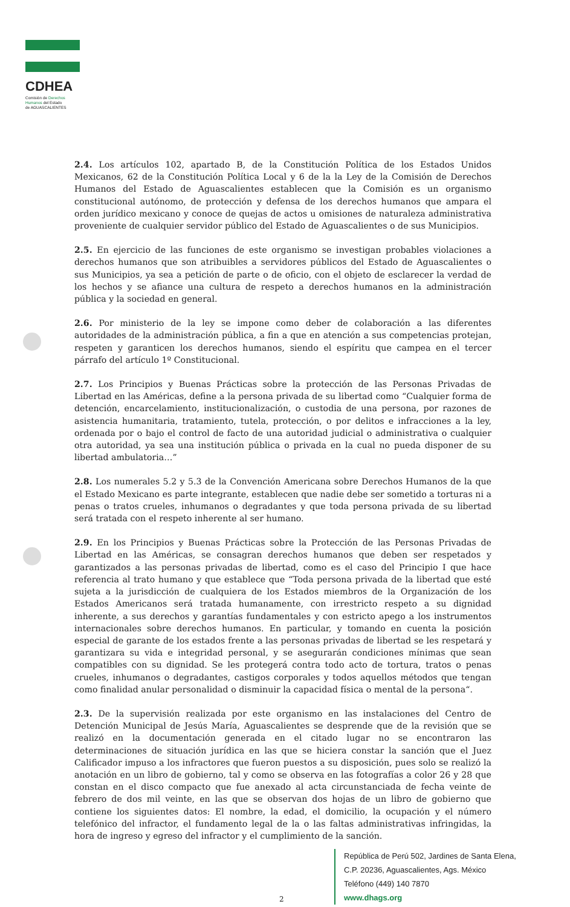CDHEA
Comisión de Derechos
Humanos del Estado
de AGUASCALIENTES
2.4. Los artículos 102, apartado B, de la Constitución Política de los Estados Unidos Mexicanos, 62 de la Constitución Política Local y 6 de la la Ley de la Comisión de Derechos Humanos del Estado de Aguascalientes establecen que la Comisión es un organismo constitucional autónomo, de protección y defensa de los derechos humanos que ampara el orden jurídico mexicano y conoce de quejas de actos u omisiones de naturaleza administrativa proveniente de cualquier servidor público del Estado de Aguascalientes o de sus Municipios.
2.5. En ejercicio de las funciones de este organismo se investigan probables violaciones a derechos humanos que son atribuibles a servidores públicos del Estado de Aguascalientes o sus Municipios, ya sea a petición de parte o de oficio, con el objeto de esclarecer la verdad de los hechos y se afiance una cultura de respeto a derechos humanos en la administración pública y la sociedad en general.
2.6. Por ministerio de la ley se impone como deber de colaboración a las diferentes autoridades de la administración pública, a fin a que en atención a sus competencias protejan, respeten y garanticen los derechos humanos, siendo el espíritu que campea en el tercer párrafo del artículo 1º Constitucional.
2.7. Los Principios y Buenas Prácticas sobre la protección de las Personas Privadas de Libertad en las Américas, define a la persona privada de su libertad como “Cualquier forma de detención, encarcelamiento, institucionalización, o custodia de una persona, por razones de asistencia humanitaria, tratamiento, tutela, protección, o por delitos e infracciones a la ley, ordenada por o bajo el control de facto de una autoridad judicial o administrativa o cualquier otra autoridad, ya sea una institución pública o privada en la cual no pueda disponer de su libertad ambulatoria…”
2.8. Los numerales 5.2 y 5.3 de la Convención Americana sobre Derechos Humanos de la que el Estado Mexicano es parte integrante, establecen que nadie debe ser sometido a torturas ni a penas o tratos crueles, inhumanos o degradantes y que toda persona privada de su libertad será tratada con el respeto inherente al ser humano.
2.9. En los Principios y Buenas Prácticas sobre la Protección de las Personas Privadas de Libertad en las Américas, se consagran derechos humanos que deben ser respetados y garantizados a las personas privadas de libertad, como es el caso del Principio I que hace referencia al trato humano y que establece que “Toda persona privada de la libertad que esté sujeta a la jurisdicción de cualquiera de los Estados miembros de la Organización de los Estados Americanos será tratada humanamente, con irrestricto respeto a su dignidad inherente, a sus derechos y garantías fundamentales y con estricto apego a los instrumentos internacionales sobre derechos humanos. En particular, y tomando en cuenta la posición especial de garante de los estados frente a las personas privadas de libertad se les respetará y garantizara su vida e integridad personal, y se asegurarán condiciones mínimas que sean compatibles con su dignidad. Se les protegerá contra todo acto de tortura, tratos o penas crueles, inhumanos o degradantes, castigos corporales y todos aquellos métodos que tengan como finalidad anular personalidad o disminuir la capacidad física o mental de la persona“.
2.3. De la supervisión realizada por este organismo en las instalaciones del Centro de Detención Municipal de Jesús María, Aguascalientes se desprende que de la revisión que se realizó en la documentación generada en el citado lugar no se encontraron las determinaciones de situación jurídica en las que se hiciera constar la sanción que el Juez Calificador impuso a los infractores que fueron puestos a su disposición, pues solo se realizó la anotación en un libro de gobierno, tal y como se observa en las fotografías a color 26 y 28 que constan en el disco compacto que fue anexado al acta circunstanciada de fecha veinte de febrero de dos mil veinte, en las que se observan dos hojas de un libro de gobierno que contiene los siguientes datos: El nombre, la edad, el domicilio, la ocupación y el número telefónico del infractor, el fundamento legal de la o las faltas administrativas infringidas, la hora de ingreso y egreso del infractor y el cumplimiento de la sanción.
República de Perú 502, Jardines de Santa Elena,
C.P. 20236, Aguascalientes, Ags. México
Teléfono (449) 140 7870
www.dhags.org
2